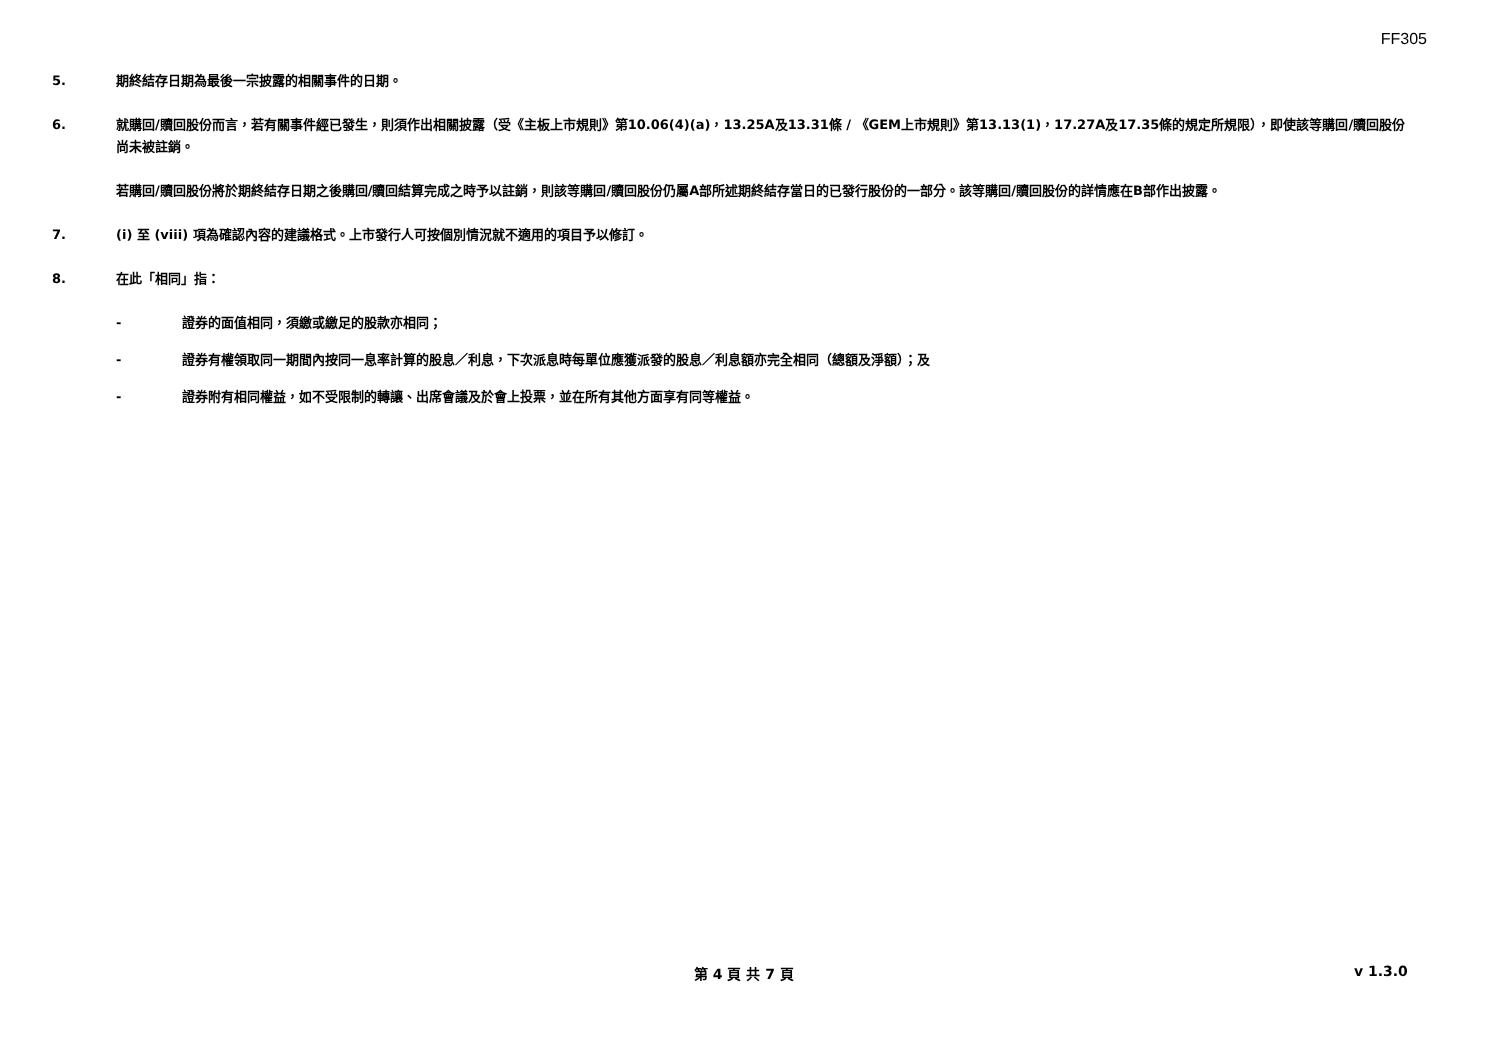FF305
5. 期終結存日期為最後一宗披露的相關事件的日期。
6. 就購回/贖回股份而言，若有關事件經已發生，則須作出相關披露（受《主板上市規則》第10.06(4)(a)，13.25A及13.31條 / 《GEM上市規則》第13.13(1)，17.27A及17.35條的規定所規限），即使該等購回/贖回股份尚未被註銷。
若購回/贖回股份將於期終結存日期之後購回/贖回結算完成之時予以註銷，則該等購回/贖回股份仍屬A部所述期終結存當日的已發行股份的一部分。該等購回/贖回股份的詳情應在B部作出披露。
7. (i) 至 (viii) 項為確認內容的建議格式。上市發行人可按個別情況就不適用的項目予以修訂。
8. 在此「相同」指：
- 證券的面值相同，須繳或繳足的股款亦相同；
- 證券有權領取同一期間內按同一息率計算的股息／利息，下次派息時每單位應獲派發的股息／利息額亦完全相同（總額及淨額）；及
- 證券附有相同權益，如不受限制的轉讓、出席會議及於會上投票，並在所有其他方面享有同等權益。
第 4 頁 共 7 頁 v 1.3.0